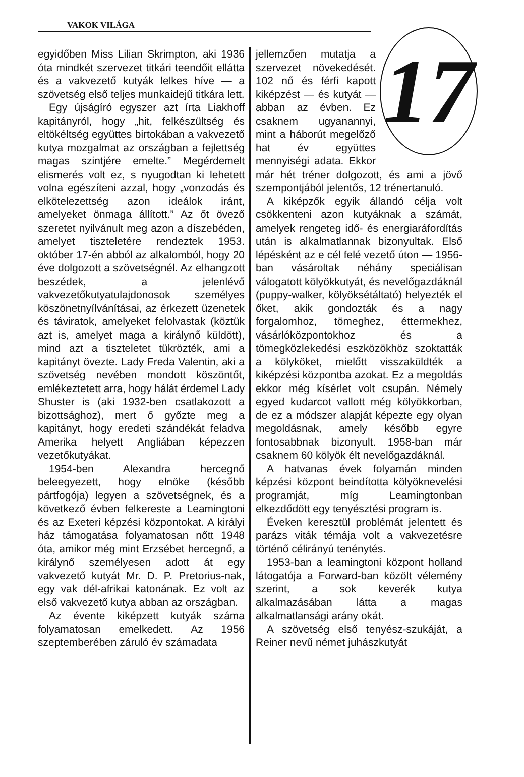VAKOK VILÁGA
egyidőben Miss Lilian Skrimpton, aki 1936 óta mindkét szervezet titkári teendőit ellátta és a vakvezető kutyák lelkes híve — a szövetség első teljes munkaidejű titkára lett.
Egy újságíró egyszer azt írta Liakhoff kapitányról, hogy „hit, felkészültség és eltökéltség együttes birtokában a vakvezető kutya mozgalmat az országban a fejlettség magas szintjére emelte.” Megérdemelt elismerés volt ez, s nyugodtan ki lehetett volna egészíteni azzal, hogy „vonzodás és elkötelezettség azon ideálok iránt, amelyeket önmaga állított.” Az őt övező szeretet nyilvánult meg azon a díszebéden, amelyet tiszteletére rendeztek 1953. október 17-én abból az alkalomból, hogy 20 éve dolgozott a szövetségnél. Az elhangzott beszédek, a jelenlévő vakvezetőkutyatulajdonosok személyes köszönetnyílvánításai, az érkezett üzenetek és táviratok, amelyeket felolvastak (köztük azt is, amelyet maga a királynő küldött), mind azt a tiszteletet tükrözték, ami a kapitányt övezte. Lady Freda Valentin, aki a szövetség nevében mondott köszöntőt, emlékeztetett arra, hogy hálát érdemel Lady Shuster is (aki 1932-ben csatlakozott a bizottsághoz), mert ő győzte meg a kapitányt, hogy eredeti szándékát feladva Amerika helyett Angliában képezzen vezetőkutyákat.
1954-ben Alexandra hercegnő beleegyezett, hogy elnöke (később pártfogója) legyen a szövetségnek, és a következő évben felkereste a Leamingtoni és az Exeteri képzési központokat. A királyi ház támogatása folyamatosan nőtt 1948 óta, amikor még mint Erzsébet hercegnő, a királynő személyesen adott át egy vakvezető kutyát Mr. D. P. Pretorius-nak, egy vak dél-afrikai katonának. Ez volt az első vakvezető kutya abban az országban.
Az évente kiképzett kutyák száma folyamatosan emelkedett. Az 1956 szeptemberében záruló év számadata
17
jellemzően mutatja a szervezet növekedését. 102 nő és férfi kapott kiképzést — és kutyát — abban az évben. Ez csaknem ugyanannyi, mint a háborút megelőző hat év együttes mennyiségi adata. Ekkor már hét tréner dolgozott, és ami a jövő szempontjából jelentős, 12 trénertanuló.
A kiképzők egyik állandó célja volt csökkenteni azon kutyáknak a számát, amelyek rengeteg idő- és energiaráfordítás után is alkalmatlannak bizonyultak. Első lépésként az e cél felé vezető úton — 1956-ban vásároltak néhány speciálisan válogatott kölyökkutyát, és nevelőgazdáknál (puppy-walker, kölyöksétáltató) helyezték el őket, akik gondozták és a nagy forgalomhoz, tömeghez, éttermekhez, vásárlóközpontokhoz és a tömegközlekedési eszközökhöz szoktatták a kölyköket, mielőtt visszaküldték a kiképzési központba azokat. Ez a megoldás ekkor még kísérlet volt csupán. Némely egyed kudarcot vallott még kölyökkorban, de ez a módszer alapját képezte egy olyan megoldásnak, amely később egyre fontosabbnak bizonyult. 1958-ban már csaknem 60 kölyök élt nevelőgazdáknál.
A hatvanas évek folyamán minden képzési központ beindította kölyöknevelési programját, míg Leamingtonban elkezdődött egy tenyésztési program is.
Éveken keresztül problémát jelentett és parázs viták témája volt a vakvezetésre történő célirányú tenénytés.
1953-ban a leamingtoni központ holland látogatója a Forward-ban közölt vélemény szerint, a sok keverék kutya alkalmazásában látta a magas alkalmatlansági arány okát.
A szövetség első tenyész-szukáját, a Reiner nevű német juhászkutyát